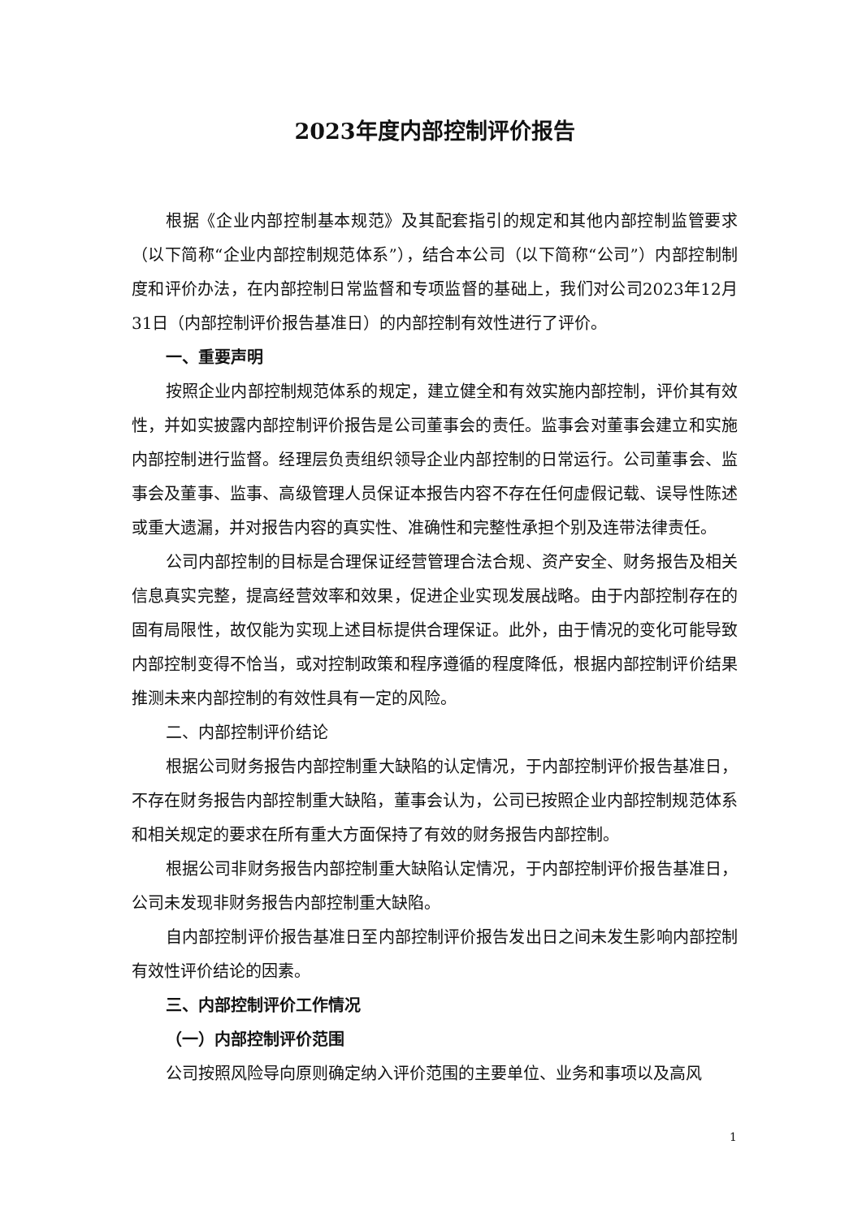2023年度内部控制评价报告
根据《企业内部控制基本规范》及其配套指引的规定和其他内部控制监管要求（以下简称“企业内部控制规范体系”），结合本公司（以下简称“公司”）内部控制制度和评价办法，在内部控制日常监督和专项监督的基础上，我们对公司2023年12月31日（内部控制评价报告基准日）的内部控制有效性进行了评价。
一、重要声明
按照企业内部控制规范体系的规定，建立健全和有效实施内部控制，评价其有效性，并如实披露内部控制评价报告是公司董事会的责任。监事会对董事会建立和实施内部控制进行监督。经理层负责组织领导企业内部控制的日常运行。公司董事会、监事会及董事、监事、高级管理人员保证本报告内容不存在任何虚假记载、误导性陈述或重大遗漏，并对报告内容的真实性、准确性和完整性承担个别及连带法律责任。
公司内部控制的目标是合理保证经营管理合法合规、资产安全、财务报告及相关信息真实完整，提高经营效率和效果，促进企业实现发展战略。由于内部控制存在的固有局限性，故仅能为实现上述目标提供合理保证。此外，由于情况的变化可能导致内部控制变得不恰当，或对控制政策和程序遵循的程度降低，根据内部控制评价结果推测未来内部控制的有效性具有一定的风险。
二、内部控制评价结论
根据公司财务报告内部控制重大缺陷的认定情况，于内部控制评价报告基准日，不存在财务报告内部控制重大缺陷，董事会认为，公司已按照企业内部控制规范体系和相关规定的要求在所有重大方面保持了有效的财务报告内部控制。
根据公司非财务报告内部控制重大缺陷认定情况，于内部控制评价报告基准日，公司未发现非财务报告内部控制重大缺陷。
自内部控制评价报告基准日至内部控制评价报告发出日之间未发生影响内部控制有效性评价结论的因素。
三、内部控制评价工作情况
（一）内部控制评价范围
公司按照风险导向原则确定纳入评价范围的主要单位、业务和事项以及高风
1